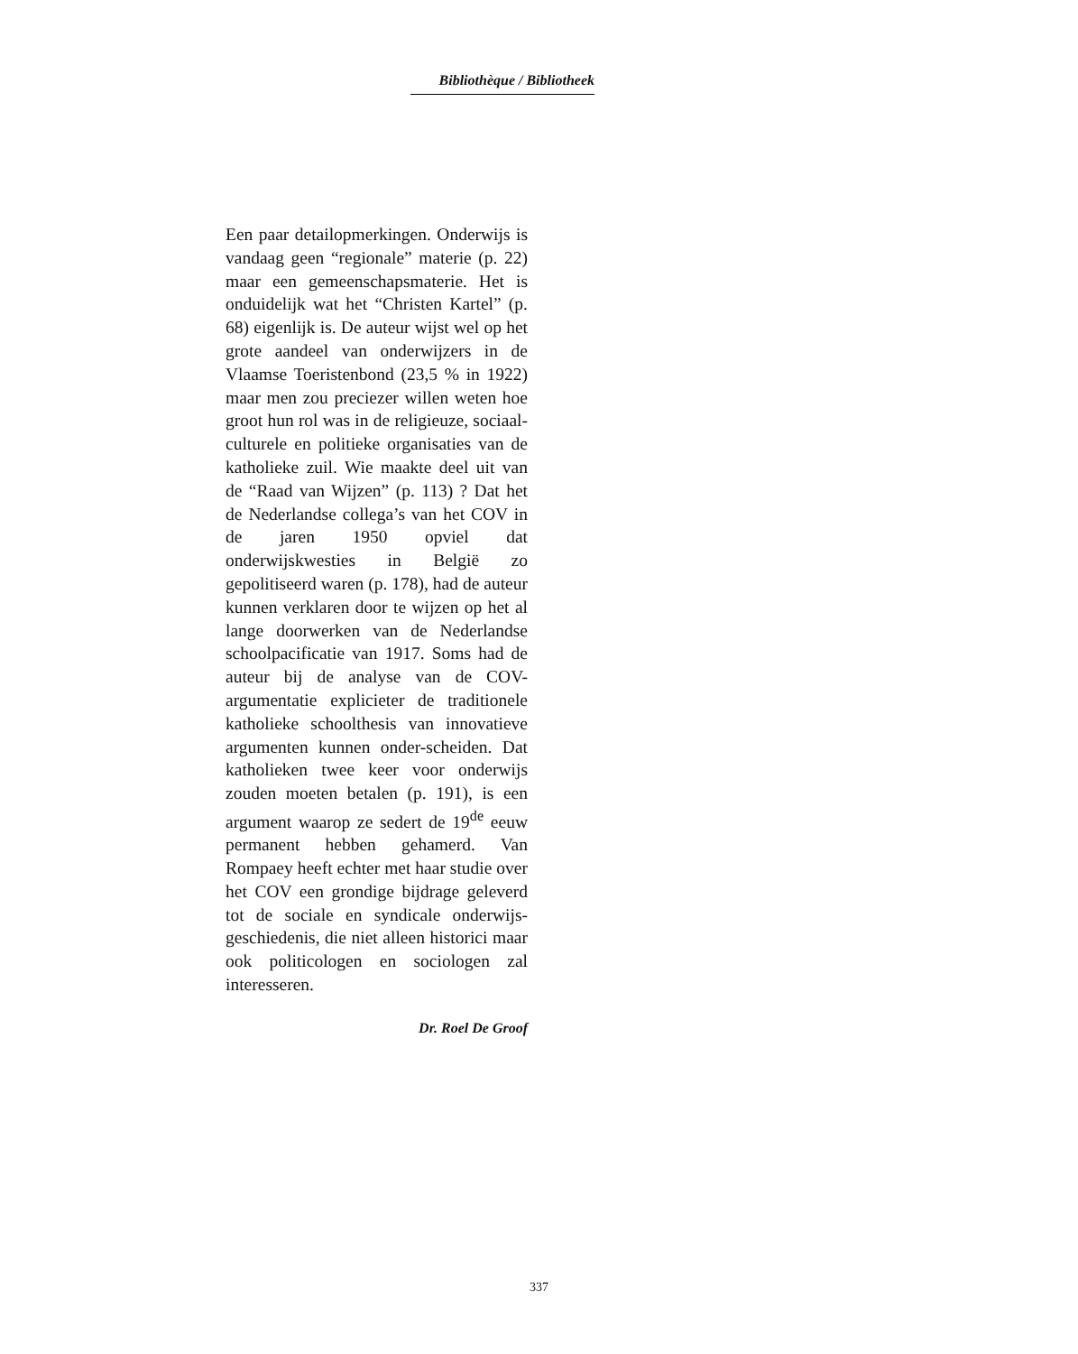Bibliothèque / Bibliotheek
Een paar detailopmerkingen. Onderwijs is vandaag geen “regionale” materie (p. 22) maar een gemeenschapsmaterie. Het is onduidelijk wat het “Christen Kartel” (p. 68) eigenlijk is. De auteur wijst wel op het grote aandeel van onderwijzers in de Vlaamse Toeristenbond (23,5 % in 1922) maar men zou preciezer willen weten hoe groot hun rol was in de religieuze, sociaal-culturele en politieke organisaties van de katholieke zuil. Wie maakte deel uit van de “Raad van Wijzen” (p. 113) ? Dat het de Nederlandse collega’s van het COV in de jaren 1950 opviel dat onderwijskwesties in België zo gepolitiseerd waren (p. 178), had de auteur kunnen verklaren door te wijzen op het al lange doorwerken van de Nederlandse schoolpacificatie van 1917. Soms had de auteur bij de analyse van de COV-argumentatie explicieter de traditionele katholieke schoolthesis van innovatieve argumenten kunnen onder-scheiden. Dat katholieken twee keer voor onderwijs zouden moeten betalen (p. 191), is een argument waarop ze sedert de 19<sup>de</sup> eeuw permanent hebben gehamerd. Van Rompaey heeft echter met haar studie over het COV een grondige bijdrage geleverd tot de sociale en syndicale onderwijs-geschiedenis, die niet alleen historici maar ook politicologen en sociologen zal interesseren.
Dr. Roel De Groof
337